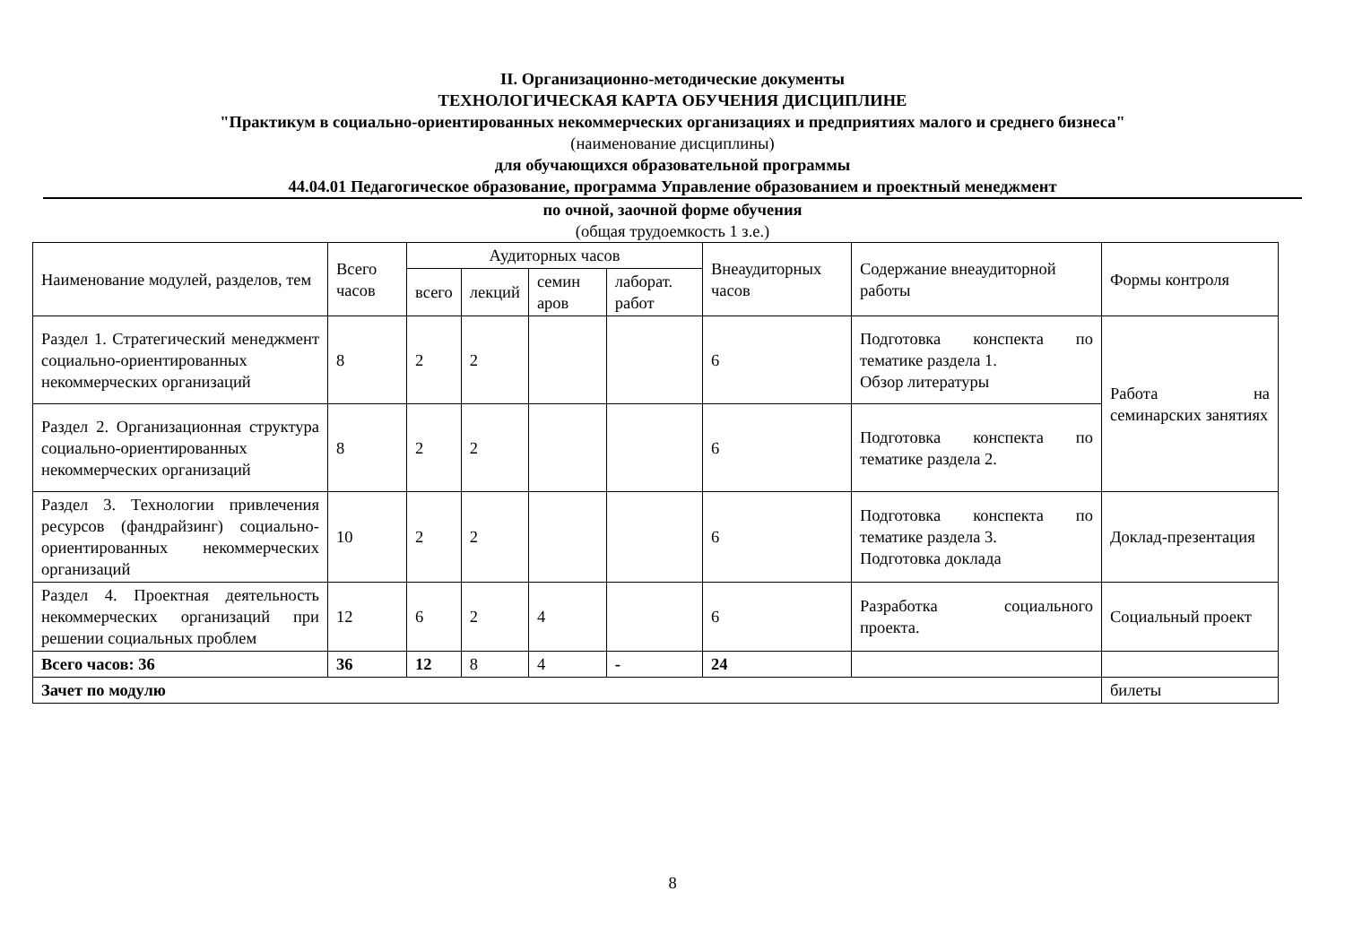II. Организационно-методические документы
ТЕХНОЛОГИЧЕСКАЯ КАРТА ОБУЧЕНИЯ ДИСЦИПЛИНЕ
"Практикум в социально-ориентированных некоммерческих организациях и предприятиях малого и среднего бизнеса"
(наименование дисциплины)
для обучающихся образовательной программы
44.04.01 Педагогическое образование, программа Управление образованием и проектный менеджмент
по очной, заочной форме обучения
(общая трудоемкость 1 з.е.)
| Наименование модулей, разделов, тем | Всего часов | Аудиторных часов | | | | Внеаудиторных часов | Содержание внеаудиторной работы | Формы контроля |
| --- | --- | --- | --- | --- | --- | --- | --- | --- |
| | | всего | лекций | семин аров | лаборат. работ | | | |
| Раздел 1. Стратегический менеджмент социально-ориентированных некоммерческих организаций | 8 | 2 | 2 | | | 6 | Подготовка конспекта по тематике раздела 1. Обзор литературы | Работа на семинарских занятиях |
| Раздел 2. Организационная структура социально-ориентированных некоммерческих организаций | 8 | 2 | 2 | | | 6 | Подготовка конспекта по тематике раздела 2. | |
| Раздел 3. Технологии привлечения ресурсов (фандрайзинг) социально-ориентированных некоммерческих организаций | 10 | 2 | 2 | | | 6 | Подготовка конспекта по тематике раздела 3. Подготовка доклада | Доклад-презентация |
| Раздел 4. Проектная деятельность некоммерческих организаций при решении социальных проблем | 12 | 6 | 2 | 4 | | 6 | Разработка социального проекта. | Социальный проект |
| Всего часов: 36 | 36 | 12 | 8 | 4 | - | 24 | | |
| Зачет по модулю | | | | | | | | билеты |
8